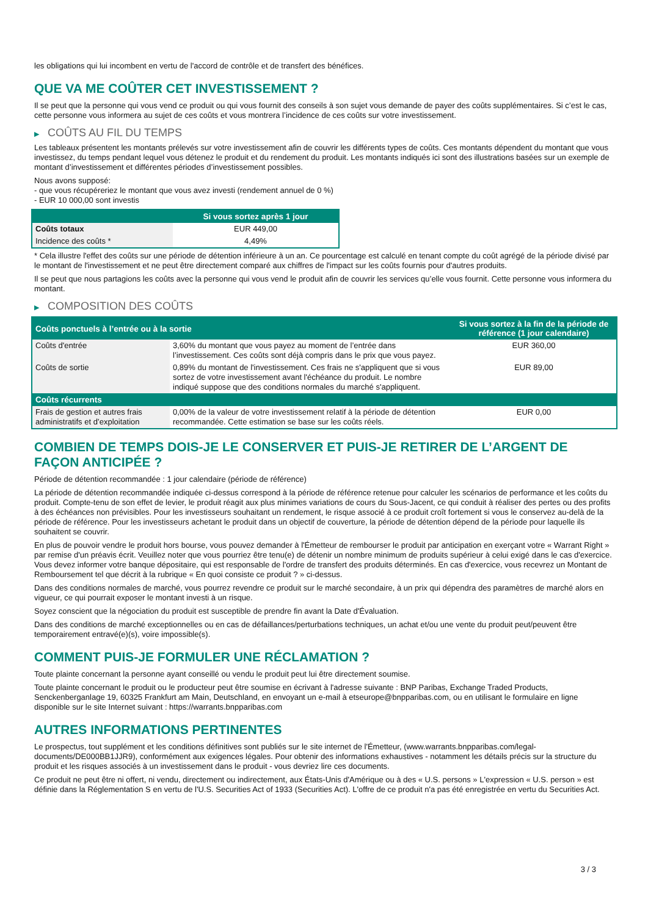les obligations qui lui incombent en vertu de l'accord de contrôle et de transfert des bénéfices.
QUE VA ME COÛTER CET INVESTISSEMENT ?
Il se peut que la personne qui vous vend ce produit ou qui vous fournit des conseils à son sujet vous demande de payer des coûts supplémentaires. Si c’est le cas, cette personne vous informera au sujet de ces coûts et vous montrera l’incidence de ces coûts sur votre investissement.
▶ COÛTS AU FIL DU TEMPS
Les tableaux présentent les montants prélevés sur votre investissement afin de couvrir les différents types de coûts. Ces montants dépendent du montant que vous investissez, du temps pendant lequel vous détenez le produit et du rendement du produit. Les montants indiqués ici sont des illustrations basées sur un exemple de montant d’investissement et différentes périodes d’investissement possibles.
Nous avons supposé:
- que vous récupéreriez le montant que vous avez investi (rendement annuel de 0 %)
- EUR 10 000,00 sont investis
| | Si vous sortez après 1 jour |
| --- | --- |
| Coûts totaux | EUR 449,00 |
| Incidence des coûts * | 4,49% |
* Cela illustre l'effet des coûts sur une période de détention inférieure à un an. Ce pourcentage est calculé en tenant compte du coût agrégé de la période divisé par le montant de l'investissement et ne peut être directement comparé aux chiffres de l'impact sur les coûts fournis pour d'autres produits.
Il se peut que nous partagions les coûts avec la personne qui vous vend le produit afin de couvrir les services qu’elle vous fournit. Cette personne vous informera du montant.
▶ COMPOSITION DES COÛTS
| Coûts ponctuels à l’entrée ou à la sortie | | Si vous sortez à la fin de la période de référence (1 jour calendaire) |
| --- | --- | --- |
| Coûts d'entrée | 3,60% du montant que vous payez au moment de l’entrée dans l’investissement. Ces coûts sont déjà compris dans le prix que vous payez. | EUR 360,00 |
| Coûts de sortie | 0,89% du montant de l'investissement. Ces frais ne s'appliquent que si vous sortez de votre investissement avant l'échéance du produit. Le nombre indiqué suppose que des conditions normales du marché s'appliquent. | EUR 89,00 |
| Coûts récurrents | | |
| Frais de gestion et autres frais administratifs et d’exploitation | 0,00% de la valeur de votre investissement relatif à la période de détention recommandée. Cette estimation se base sur les coûts réels. | EUR 0,00 |
COMBIEN DE TEMPS DOIS-JE LE CONSERVER ET PUIS-JE RETIRER DE L’ARGENT DE FAÇON ANTICIPÉE ?
Période de détention recommandée : 1 jour calendaire (période de référence)
La période de détention recommandée indiquée ci-dessus correspond à la période de référence retenue pour calculer les scénarios de performance et les coûts du produit. Compte-tenu de son effet de levier, le produit réagit aux plus minimes variations de cours du Sous-Jacent, ce qui conduit à réaliser des pertes ou des profits à des échéances non prévisibles. Pour les investisseurs souhaitant un rendement, le risque associé à ce produit croît fortement si vous le conservez au-delà de la période de référence. Pour les investisseurs achetant le produit dans un objectif de couverture, la période de détention dépend de la période pour laquelle ils souhaitent se couvrir.
En plus de pouvoir vendre le produit hors bourse, vous pouvez demander à l'Émetteur de rembourser le produit par anticipation en exerçant votre « Warrant Right » par remise d'un préavis écrit. Veuillez noter que vous pourriez être tenu(e) de détenir un nombre minimum de produits supérieur à celui exigé dans le cas d'exercice. Vous devez informer votre banque dépositaire, qui est responsable de l'ordre de transfert des produits déterminés. En cas d'exercice, vous recevrez un Montant de Remboursement tel que décrit à la rubrique « En quoi consiste ce produit ? » ci-dessus.
Dans des conditions normales de marché, vous pourrez revendre ce produit sur le marché secondaire, à un prix qui dépendra des paramètres de marché alors en vigueur, ce qui pourrait exposer le montant investi à un risque.
Soyez conscient que la négociation du produit est susceptible de prendre fin avant la Date d'Évaluation.
Dans des conditions de marché exceptionnelles ou en cas de défaillances/perturbations techniques, un achat et/ou une vente du produit peut/peuvent être temporairement entravé(e)(s), voire impossible(s).
COMMENT PUIS-JE FORMULER UNE RÉCLAMATION ?
Toute plainte concernant la personne ayant conseillé ou vendu le produit peut lui être directement soumise.
Toute plainte concernant le produit ou le producteur peut être soumise en écrivant à l'adresse suivante : BNP Paribas, Exchange Traded Products, Senckenberganlage 19, 60325 Frankfurt am Main, Deutschland, en envoyant un e-mail à etseurope@bnpparibas.com, ou en utilisant le formulaire en ligne disponible sur le site Internet suivant : https://warrants.bnpparibas.com
AUTRES INFORMATIONS PERTINENTES
Le prospectus, tout supplément et les conditions définitives sont publiés sur le site internet de l'Émetteur, (www.warrants.bnpparibas.com/legal-documents/DE000BB1JJR9), conformément aux exigences légales. Pour obtenir des informations exhaustives - notamment les détails précis sur la structure du produit et les risques associés à un investissement dans le produit - vous devriez lire ces documents.
Ce produit ne peut être ni offert, ni vendu, directement ou indirectement, aux États-Unis d'Amérique ou à des « U.S. persons » L'expression « U.S. person » est définie dans la Réglementation S en vertu de l'U.S. Securities Act of 1933 (Securities Act). L'offre de ce produit n'a pas été enregistrée en vertu du Securities Act.
3 / 3